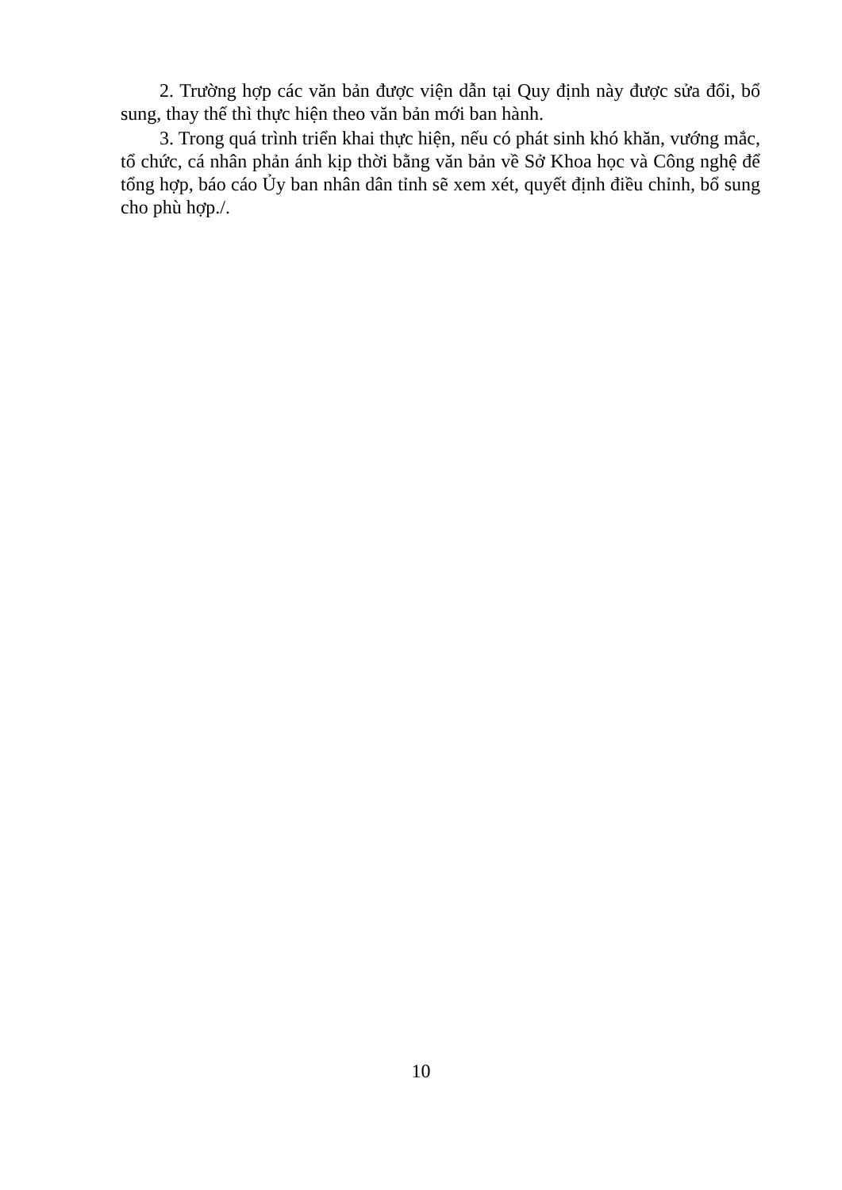2. Trường hợp các văn bản được viện dẫn tại Quy định này được sửa đổi, bổ sung, thay thế thì thực hiện theo văn bản mới ban hành.
3. Trong quá trình triển khai thực hiện, nếu có phát sinh khó khăn, vướng mắc, tổ chức, cá nhân phản ánh kịp thời bằng văn bản về Sở Khoa học và Công nghệ để tổng hợp, báo cáo Ủy ban nhân dân tỉnh sẽ xem xét, quyết định điều chỉnh, bổ sung cho phù hợp./.
10